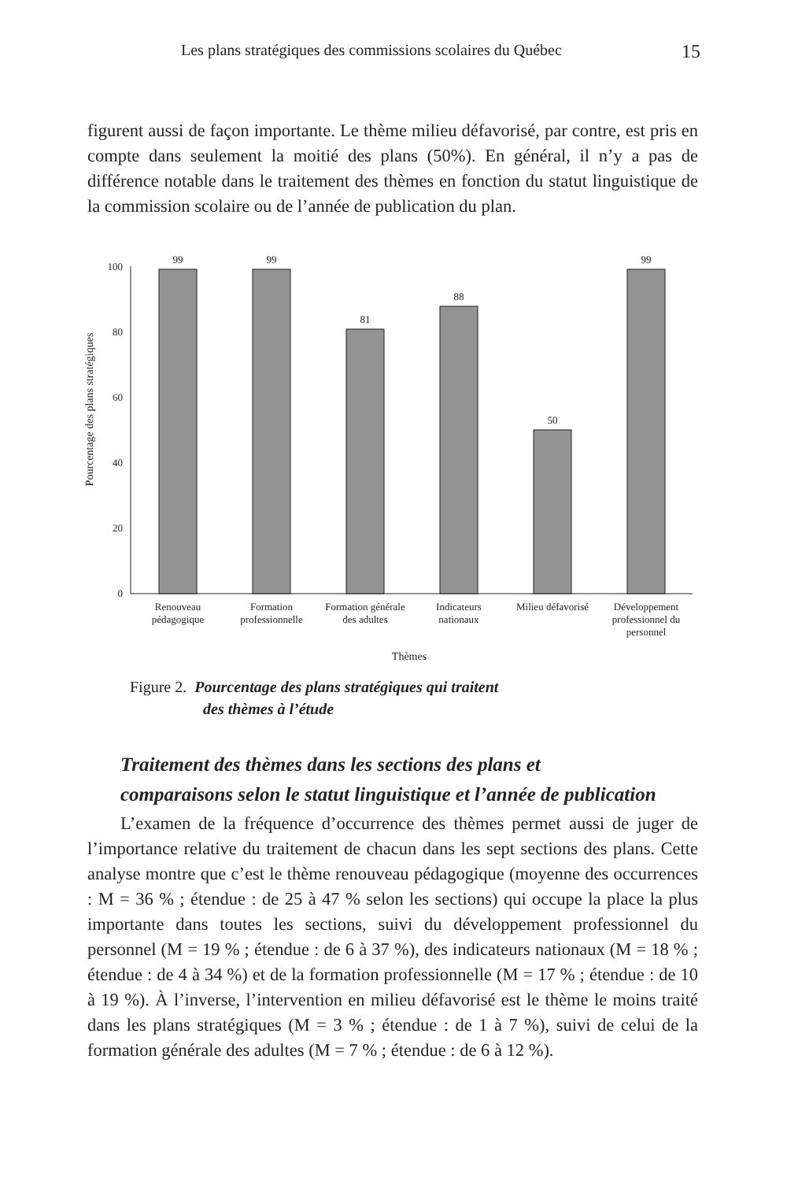Les plans stratégiques des commissions scolaires du Québec 15
figurent aussi de façon importante. Le thème milieu défavorisé, par contre, est pris en compte dans seulement la moitié des plans (50%). En général, il n’y a pas de différence notable dans le traitement des thèmes en fonction du statut linguistique de la commission scolaire ou de l’année de publication du plan.
Pourcentage des plans stratégiques
0
20
40
60
80
100
99
99
81
88
50
99
Renouveau
pédagogique
Formation
professionnelle
Formation générale
des adultes
Indicateurs
nationaux
Milieu défavorisé
Développement
professionnel du
personnel
Thèmes
Figure 2. Pourcentage des plans stratégiques qui traitent
des thèmes à l’étude
Traitement des thèmes dans les sections des plans et
comparaisons selon le statut linguistique et l’année de publication
L’examen de la fréquence d’occurrence des thèmes permet aussi de juger de l’importance relative du traitement de chacun dans les sept sections des plans. Cette analyse montre que c’est le thème renouveau pédagogique (moyenne des occurrences : M = 36 % ; étendue : de 25 à 47 % selon les sections) qui occupe la place la plus importante dans toutes les sections, suivi du développement professionnel du personnel (M = 19 % ; étendue : de 6 à 37 %), des indicateurs nationaux (M = 18 % ; étendue : de 4 à 34 %) et de la formation professionnelle (M = 17 % ; étendue : de 10 à 19 %). À l’inverse, l’intervention en milieu défavorisé est le thème le moins traité dans les plans stratégiques (M = 3 % ; étendue : de 1 à 7 %), suivi de celui de la formation générale des adultes (M = 7 % ; étendue : de 6 à 12 %).